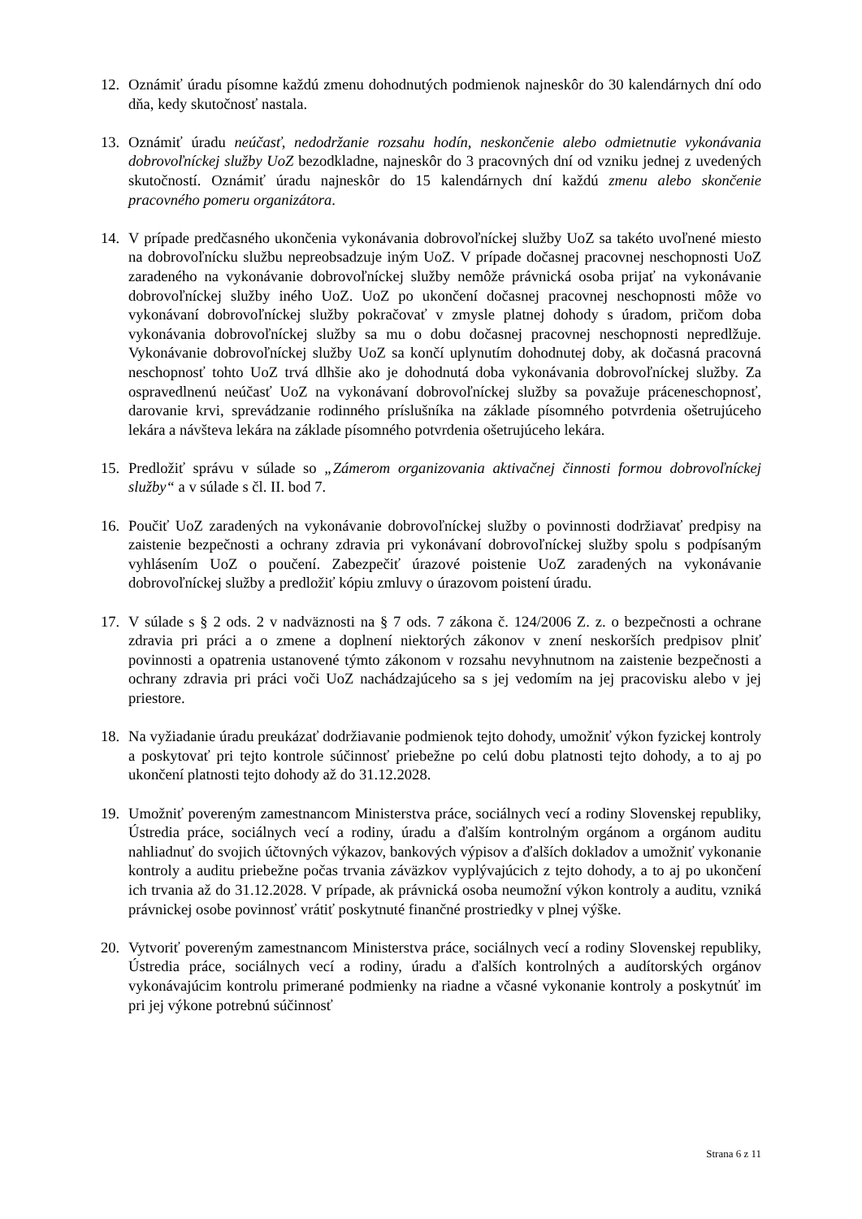12. Oznámiť úradu písomne každú zmenu dohodnutých podmienok najneskôr do 30 kalendárnych dní odo dňa, kedy skutočnosť nastala.
13. Oznámiť úradu neúčasť, nedodržanie rozsahu hodín, neskončenie alebo odmietnutie vykonávania dobrovoľníckej služby UoZ bezodkladne, najneskôr do 3 pracovných dní od vzniku jednej z uvedených skutočností. Oznámiť úradu najneskôr do 15 kalendárnych dní každú zmenu alebo skončenie pracovného pomeru organizátora.
14. V prípade predčasného ukončenia vykonávania dobrovoľníckej služby UoZ sa takéto uvoľnené miesto na dobrovoľnícku službu nepreobsadzuje iným UoZ. V prípade dočasnej pracovnej neschopnosti UoZ zaradeného na vykonávanie dobrovoľníckej služby nemôže právnická osoba prijať na vykonávanie dobrovoľníckej služby iného UoZ. UoZ po ukončení dočasnej pracovnej neschopnosti môže vo vykonávaní dobrovoľníckej služby pokračovať v zmysle platnej dohody s úradom, pričom doba vykonávania dobrovoľníckej služby sa mu o dobu dočasnej pracovnej neschopnosti nepredlžuje. Vykonávanie dobrovoľníckej služby UoZ sa končí uplynutím dohodnutej doby, ak dočasná pracovná neschopnosť tohto UoZ trvá dlhšie ako je dohodnutá doba vykonávania dobrovoľníckej služby. Za ospravedlnenú neúčasť UoZ na vykonávaní dobrovoľníckej služby sa považuje práceneschopnosť, darovanie krvi, sprevádzanie rodinného príslušníka na základe písomného potvrdenia ošetrujúceho lekára a návšteva lekára na základe písomného potvrdenia ošetrujúceho lekára.
15. Predložiť správu v súlade so „Zámerom organizovania aktivačnej činnosti formou dobrovoľníckej služby“ a v súlade s čl. II. bod 7.
16. Poučiť UoZ zaradených na vykonávanie dobrovoľníckej služby o povinnosti dodržiavať predpisy na zaistenie bezpečnosti a ochrany zdravia pri vykonávaní dobrovoľníckej služby spolu s podpísaným vyhlásením UoZ o poučení. Zabezpečiť úrazové poistenie UoZ zaradených na vykonávanie dobrovoľníckej služby a predložiť kópiu zmluvy o úrazovom poistení úradu.
17. V súlade s § 2 ods. 2 v nadväznosti na § 7 ods. 7 zákona č. 124/2006 Z. z. o bezpečnosti a ochrane zdravia pri práci a o zmene a doplnení niektorých zákonov v znení neskorších predpisov plniť povinnosti a opatrenia ustanovené týmto zákonom v rozsahu nevyhnutnom na zaistenie bezpečnosti a ochrany zdravia pri práci voči UoZ nachádzajúceho sa s jej vedomím na jej pracovisku alebo v jej priestore.
18. Na vyžiadanie úradu preukázať dodržiavanie podmienok tejto dohody, umožniť výkon fyzickej kontroly a poskytovať pri tejto kontrole súčinnosť priebežne po celú dobu platnosti tejto dohody, a to aj po ukončení platnosti tejto dohody až do 31.12.2028.
19. Umožniť povereným zamestnancom Ministerstva práce, sociálnych vecí a rodiny Slovenskej republiky, Ústredia práce, sociálnych vecí a rodiny, úradu a ďalším kontrolným orgánom a orgánom auditu nahliadnuť do svojich účtovných výkazov, bankových výpisov a ďalších dokladov a umožniť vykonanie kontroly a auditu priebežne počas trvania záväzkov vyplývajúcich z tejto dohody, a to aj po ukončení ich trvania až do 31.12.2028. V prípade, ak právnická osoba neumožní výkon kontroly a auditu, vzniká právnickej osobe povinnosť vrátiť poskytnuté finančné prostriedky v plnej výške.
20. Vytvoriť povereným zamestnancom Ministerstva práce, sociálnych vecí a rodiny Slovenskej republiky, Ústredia práce, sociálnych vecí a rodiny, úradu a ďalších kontrolných a audítorských orgánov vykonávajúcim kontrolu primerané podmienky na riadne a včasné vykonanie kontroly a poskytnúť im pri jej výkone potrebnú súčinnosť
Strana 6 z 11